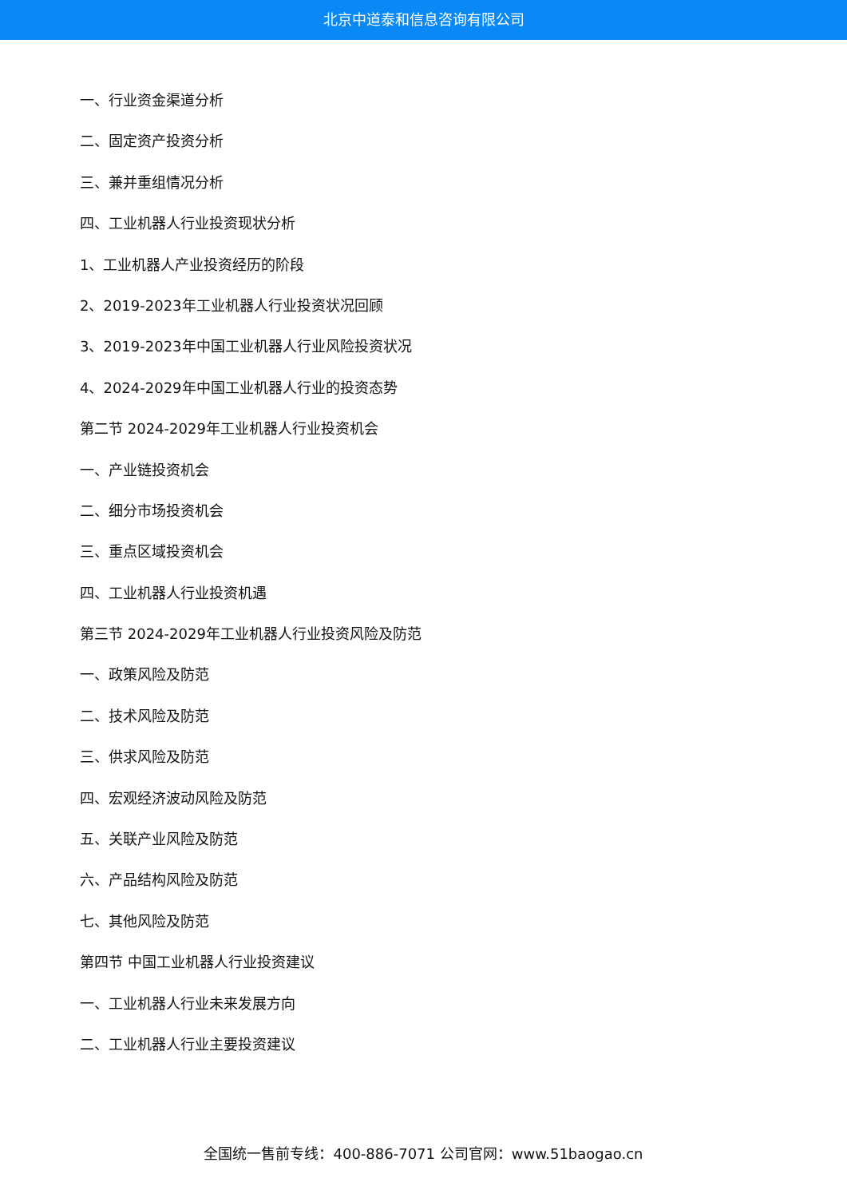北京中道泰和信息咨询有限公司
一、行业资金渠道分析
二、固定资产投资分析
三、兼并重组情况分析
四、工业机器人行业投资现状分析
1、工业机器人产业投资经历的阶段
2、2019-2023年工业机器人行业投资状况回顾
3、2019-2023年中国工业机器人行业风险投资状况
4、2024-2029年中国工业机器人行业的投资态势
第二节 2024-2029年工业机器人行业投资机会
一、产业链投资机会
二、细分市场投资机会
三、重点区域投资机会
四、工业机器人行业投资机遇
第三节 2024-2029年工业机器人行业投资风险及防范
一、政策风险及防范
二、技术风险及防范
三、供求风险及防范
四、宏观经济波动风险及防范
五、关联产业风险及防范
六、产品结构风险及防范
七、其他风险及防范
第四节 中国工业机器人行业投资建议
一、工业机器人行业未来发展方向
二、工业机器人行业主要投资建议
全国统一售前专线：400-886-7071 公司官网：www.51baogao.cn